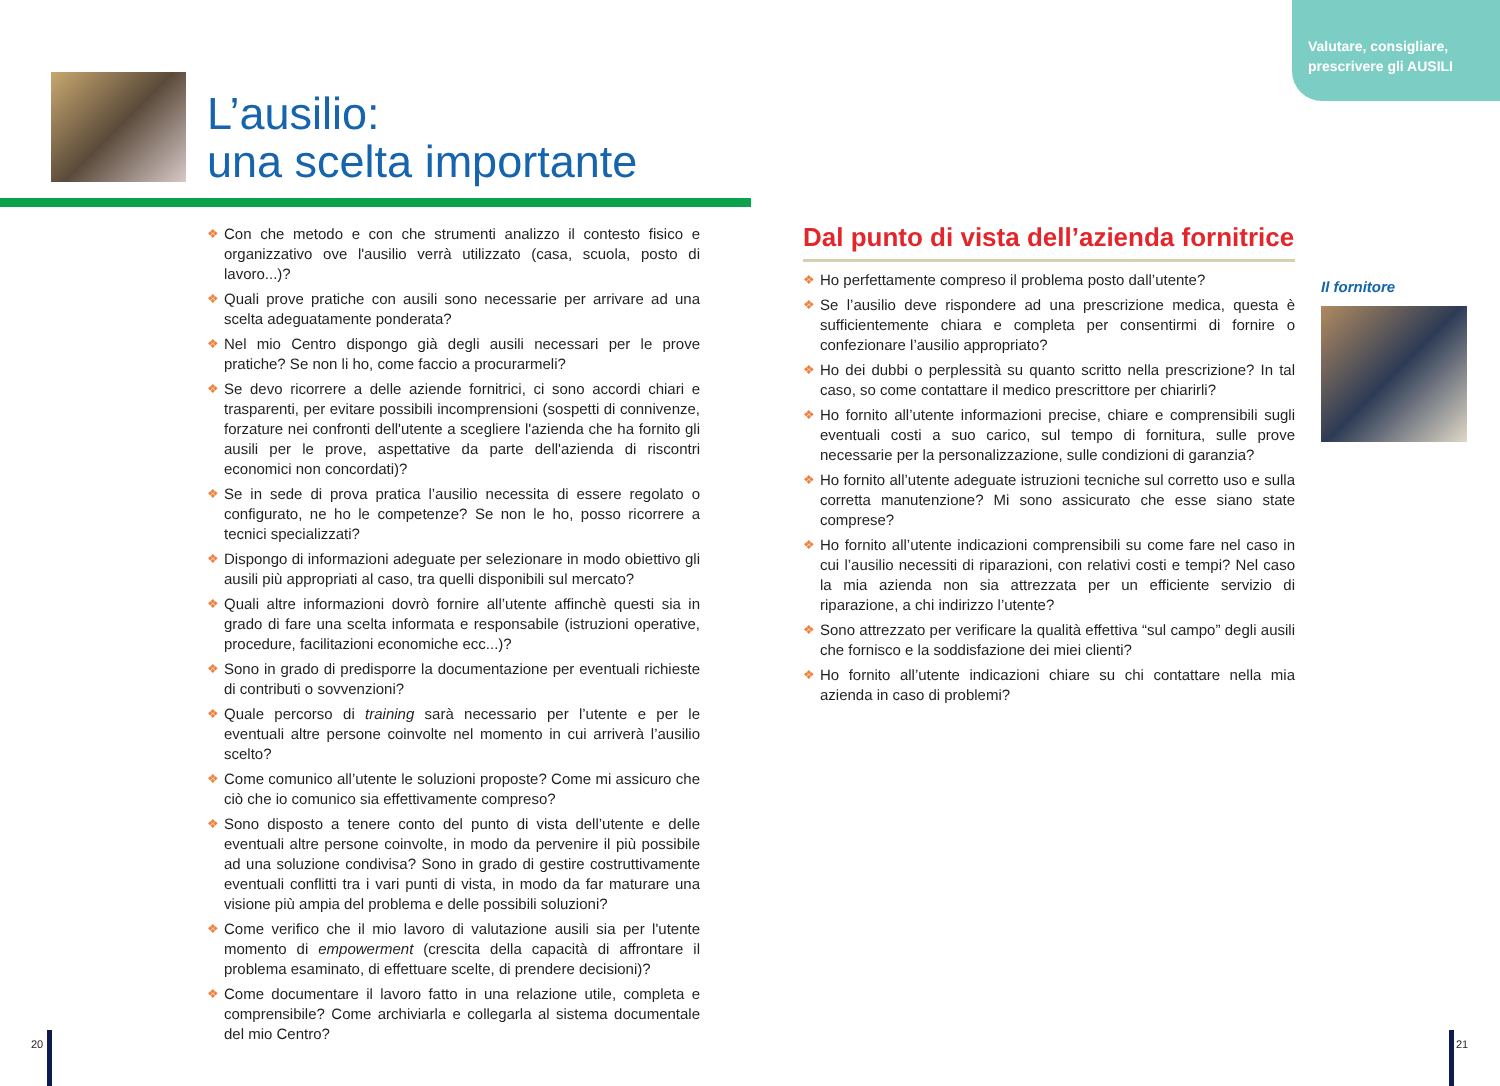Valutare, consigliare, prescrivere gli AUSILI
L’ausilio:
una scelta importante
❖ Con che metodo e con che strumenti analizzo il contesto fisico e organizzativo ove l'ausilio verrà utilizzato (casa, scuola, posto di lavoro...)?
❖ Quali prove pratiche con ausili sono necessarie per arrivare ad una scelta adeguatamente ponderata?
❖ Nel mio Centro dispongo già degli ausili necessari per le prove pratiche? Se non li ho, come faccio a procurarmeli?
❖ Se devo ricorrere a delle aziende fornitrici, ci sono accordi chiari e trasparenti, per evitare possibili incomprensioni (sospetti di connivenze, forzature nei confronti dell'utente a scegliere l'azienda che ha fornito gli ausili per le prove, aspettative da parte dell'azienda di riscontri economici non concordati)?
❖ Se in sede di prova pratica l’ausilio necessita di essere regolato o configurato, ne ho le competenze? Se non le ho, posso ricorrere a tecnici specializzati?
❖ Dispongo di informazioni adeguate per selezionare in modo obiettivo gli ausili più appropriati al caso, tra quelli disponibili sul mercato?
❖ Quali altre informazioni dovrò fornire all’utente affinchè questi sia in grado di fare una scelta informata e responsabile (istruzioni operative, procedure, facilitazioni economiche ecc...)?
❖ Sono in grado di predisporre la documentazione per eventuali richieste di contributi o sovvenzioni?
❖ Quale percorso di training sarà necessario per l’utente e per le eventuali altre persone coinvolte nel momento in cui arriverà l’ausilio scelto?
❖ Come comunico all’utente le soluzioni proposte? Come mi assicuro che ciò che io comunico sia effettivamente compreso?
❖ Sono disposto a tenere conto del punto di vista dell’utente e delle eventuali altre persone coinvolte, in modo da pervenire il più possibile ad una soluzione condivisa? Sono in grado di gestire costruttivamente eventuali conflitti tra i vari punti di vista, in modo da far maturare una visione più ampia del problema e delle possibili soluzioni?
❖ Come verifico che il mio lavoro di valutazione ausili sia per l'utente momento di empowerment (crescita della capacità di affrontare il problema esaminato, di effettuare scelte, di prendere decisioni)?
❖ Come documentare il lavoro fatto in una relazione utile, completa e comprensibile? Come archiviarla e collegarla al sistema documentale del mio Centro?
Dal punto di vista dell’azienda fornitrice
❖ Ho perfettamente compreso il problema posto dall’utente?
❖ Se l’ausilio deve rispondere ad una prescrizione medica, questa è sufficientemente chiara e completa per consentirmi di fornire o confezionare l’ausilio appropriato?
❖ Ho dei dubbi o perplessità su quanto scritto nella prescrizione? In tal caso, so come contattare il medico prescrittore per chiarirli?
❖ Ho fornito all’utente informazioni precise, chiare e comprensibili sugli eventuali costi a suo carico, sul tempo di fornitura, sulle prove necessarie per la personalizzazione, sulle condizioni di garanzia?
❖ Ho fornito all’utente adeguate istruzioni tecniche sul corretto uso e sulla corretta manutenzione? Mi sono assicurato che esse siano state comprese?
❖ Ho fornito all’utente indicazioni comprensibili su come fare nel caso in cui l’ausilio necessiti di riparazioni, con relativi costi e tempi? Nel caso la mia azienda non sia attrezzata per un efficiente servizio di riparazione, a chi indirizzo l’utente?
❖ Sono attrezzato per verificare la qualità effettiva “sul campo” degli ausili che fornisco e la soddisfazione dei miei clienti?
❖ Ho fornito all’utente indicazioni chiare su chi contattare nella mia azienda in caso di problemi?
Il fornitore
20 21